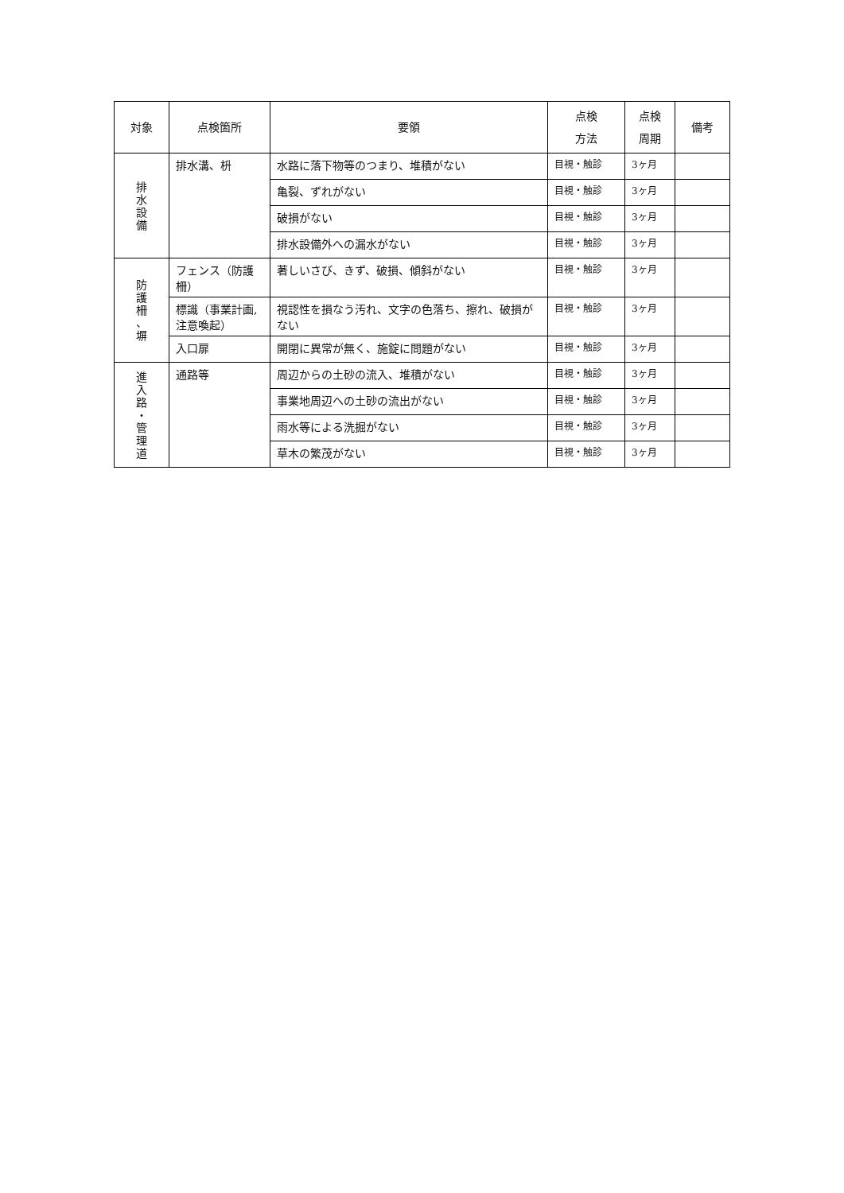| 対象 | 点検箇所 | 要領 | 点検 方法 | 点検 周期 | 備考 |
| --- | --- | --- | --- | --- | --- |
| 排 水 設 備 | 排水溝、枡 | 水路に落下物等のつまり、堆積がない | 目視・触診 | 3ヶ月 | |
| | | 亀裂、ずれがない | 目視・触診 | 3ヶ月 | |
| | | 破損がない | 目視・触診 | 3ヶ月 | |
| | | 排水設備外への漏水がない | 目視・触診 | 3ヶ月 | |
| 防 護 柵 、 塀 | フェンス（防護柵） | 著しいさび、きず、破損、傾斜がない | 目視・触診 | 3ヶ月 | |
| | 標識（事業計画,注意喚起） | 視認性を損なう汚れ、文字の色落ち、擦れ、破損がない | 目視・触診 | 3ヶ月 | |
| | 入口扉 | 開閉に異常が無く、施錠に問題がない | 目視・触診 | 3ヶ月 | |
| 進 入 路 ・ 管 理 道 | 通路等 | 周辺からの土砂の流入、堆積がない | 目視・触診 | 3ヶ月 | |
| | | 事業地周辺への土砂の流出がない | 目視・触診 | 3ヶ月 | |
| | | 雨水等による洗掘がない | 目視・触診 | 3ヶ月 | |
| | | 草木の繁茂がない | 目視・触診 | 3ヶ月 | |